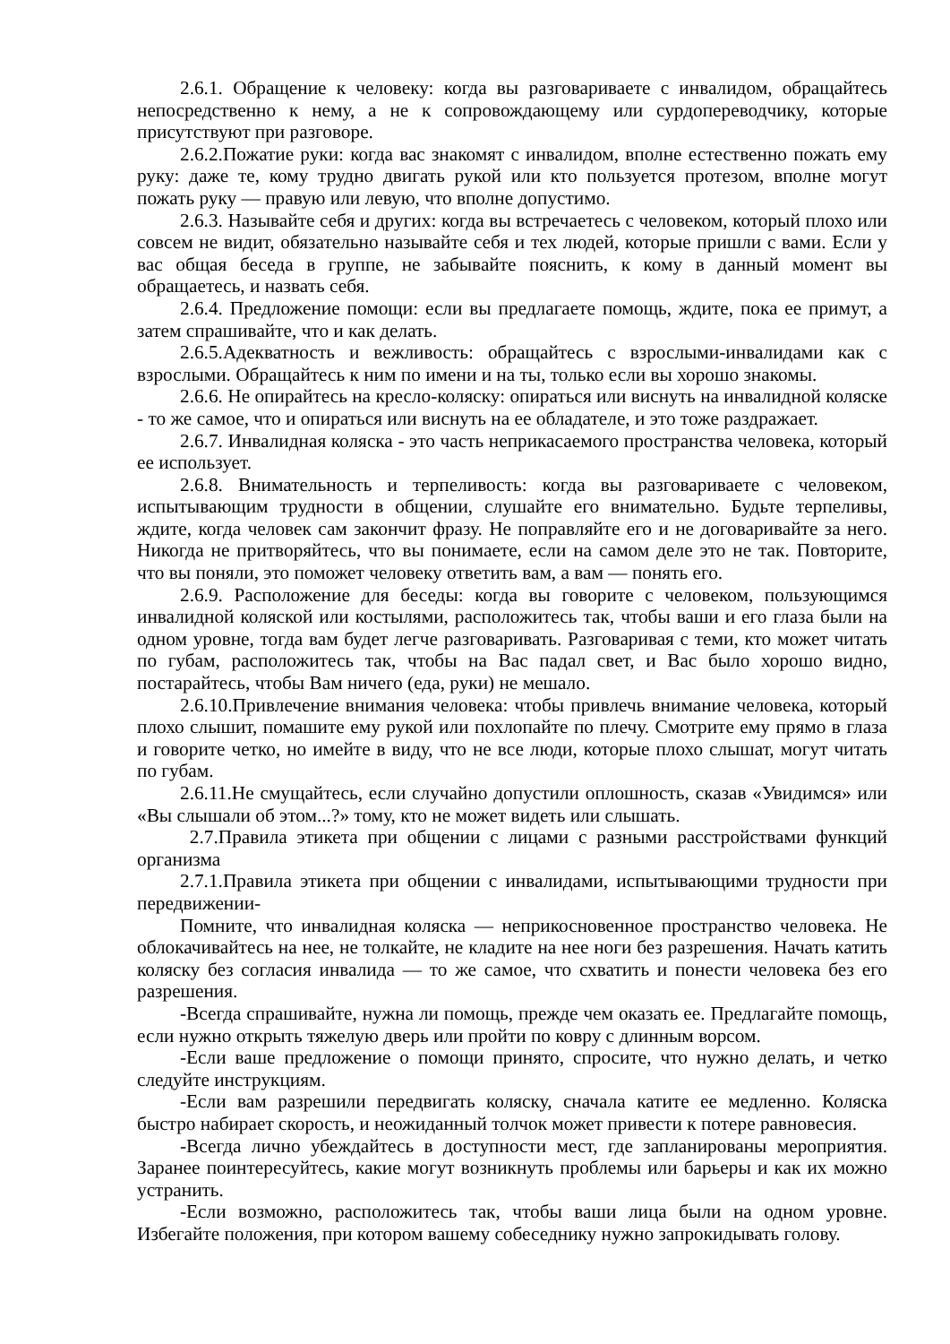2.6.1. Обращение к человеку: когда вы разговариваете с инвалидом, обращайтесь непосредственно к нему, а не к сопровождающему или сурдопереводчику, которые присутствуют при разговоре.
2.6.2.Пожатие руки: когда вас знакомят с инвалидом, вполне естественно пожать ему руку: даже те, кому трудно двигать рукой или кто пользуется протезом, вполне могут пожать руку — правую или левую, что вполне допустимо.
2.6.3. Называйте себя и других: когда вы встречаетесь с человеком, который плохо или совсем не видит, обязательно называйте себя и тех людей, которые пришли с вами. Если у вас общая беседа в группе, не забывайте пояснить, к кому в данный момент вы обращаетесь, и назвать себя.
2.6.4. Предложение помощи: если вы предлагаете помощь, ждите, пока ее примут, а затем спрашивайте, что и как делать.
2.6.5.Адекватность и вежливость: обращайтесь с взрослыми-инвалидами как с взрослыми. Обращайтесь к ним по имени и на ты, только если вы хорошо знакомы.
2.6.6. Не опирайтесь на кресло-коляску: опираться или виснуть на инвалидной коляске - то же самое, что и опираться или виснуть на ее обладателе, и это тоже раздражает.
2.6.7. Инвалидная коляска - это часть неприкасаемого пространства человека, который ее использует.
2.6.8. Внимательность и терпеливость: когда вы разговариваете с человеком, испытывающим трудности в общении, слушайте его внимательно. Будьте терпеливы, ждите, когда человек сам закончит фразу. Не поправляйте его и не договаривайте за него. Никогда не притворяйтесь, что вы понимаете, если на самом деле это не так. Повторите, что вы поняли, это поможет человеку ответить вам, а вам — понять его.
2.6.9. Расположение для беседы: когда вы говорите с человеком, пользующимся инвалидной коляской или костылями, расположитесь так, чтобы ваши и его глаза были на одном уровне, тогда вам будет легче разговаривать. Разговаривая с теми, кто может читать по губам, расположитесь так, чтобы на Вас падал свет, и Вас было хорошо видно, постарайтесь, чтобы Вам ничего (еда, руки) не мешало.
2.6.10.Привлечение внимания человека: чтобы привлечь внимание человека, который плохо слышит, помашите ему рукой или похлопайте по плечу. Смотрите ему прямо в глаза и говорите четко, но имейте в виду, что не все люди, которые плохо слышат, могут читать по губам.
2.6.11.Не смущайтесь, если случайно допустили оплошность, сказав «Увидимся» или «Вы слышали об этом...?» тому, кто не может видеть или слышать.
2.7.Правила этикета при общении с лицами с разными расстройствами функций организма
2.7.1.Правила этикета при общении с инвалидами, испытывающими трудности при передвижении-
Помните, что инвалидная коляска — неприкосновенное пространство человека. Не облокачивайтесь на нее, не толкайте, не кладите на нее ноги без разрешения. Начать катить коляску без согласия инвалида — то же самое, что схватить и понести человека без его разрешения.
-Всегда спрашивайте, нужна ли помощь, прежде чем оказать ее. Предлагайте помощь, если нужно открыть тяжелую дверь или пройти по ковру с длинным ворсом.
-Если ваше предложение о помощи принято, спросите, что нужно делать, и четко следуйте инструкциям.
-Если вам разрешили передвигать коляску, сначала катите ее медленно. Коляска быстро набирает скорость, и неожиданный толчок может привести к потере равновесия.
-Всегда лично убеждайтесь в доступности мест, где запланированы мероприятия. Заранее поинтересуйтесь, какие могут возникнуть проблемы или барьеры и как их можно устранить.
-Если возможно, расположитесь так, чтобы ваши лица были на одном уровне. Избегайте положения, при котором вашему собеседнику нужно запрокидывать голову.